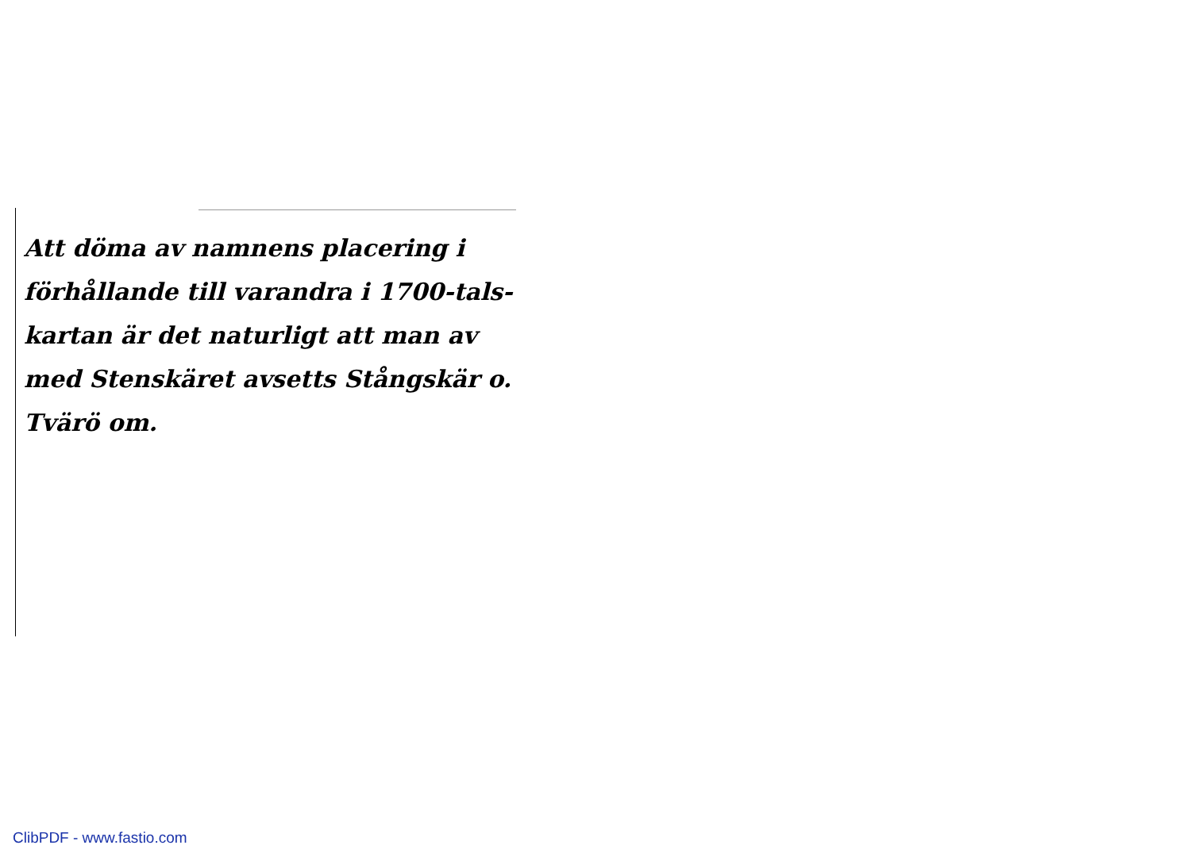Att döma av namnens placering i förhållande till varandra i 1700-tals-kartan är det naturligt att man av med Stenskäret avsetts Stångskär o. Tvärö om.
ClibPDF - www.fastio.com